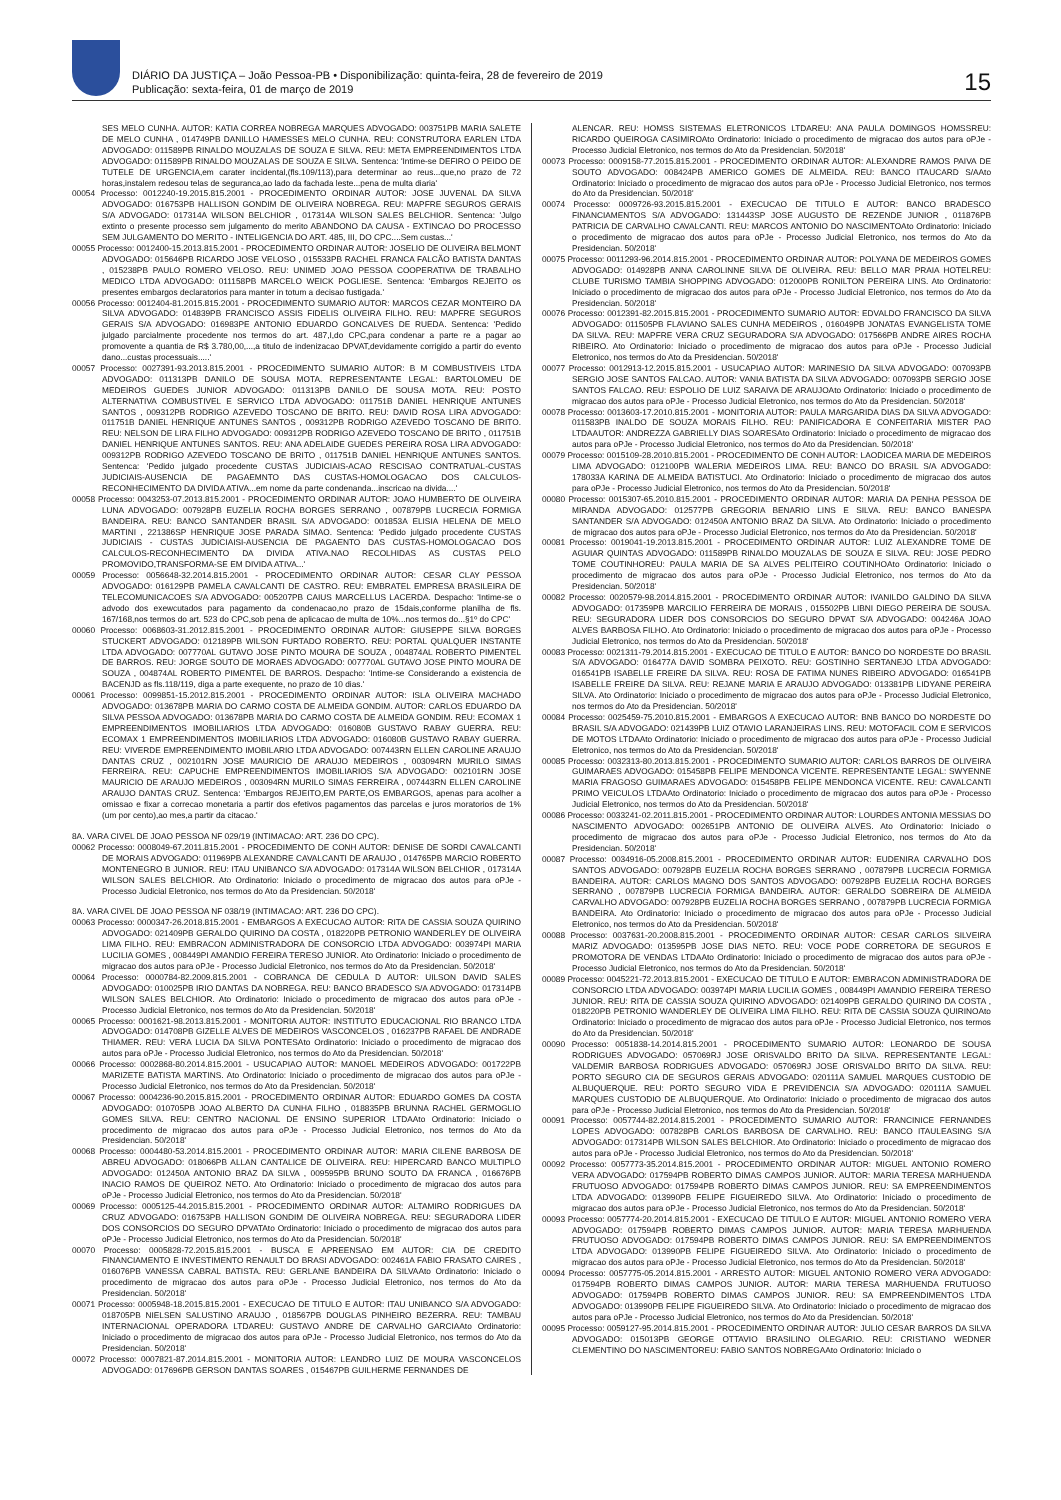DIÁRIO DA JUSTIÇA – João Pessoa-PB • Disponibilização: quinta-feira, 28 de fevereiro de 2019
Publicação: sexta-feira, 01 de março de 2019
15
SES MELO CUNHA. AUTOR: KATIA CORREA NOBREGA MARQUES ADVOGADO: 003751PB MARIA SALETE DE MELO CUNHA , 014749PB DANILLO HAMESSES MELO CUNHA. REU: CONSTRUTORA EARLEN LTDA ADVOGADO: 011589PB RINALDO MOUZALAS DE SOUZA E SILVA. REU: META EMPREENDIMENTOS LTDA ADVOGADO: 011589PB RINALDO MOUZALAS DE SOUZA E SILVA. Sentenca: 'Intime-se DEFIRO O PEIDO DE TUTELE DE URGENCIA,em carater incidental,(fls.109/113),para determinar ao reus...que,no prazo de 72 horas,instalem redesou telas de seguranca,ao lado da fachada leste...pena de multa diaria'
00054 Processo: 0012240-19.2015.815.2001 - PROCEDIMENTO ORDINAR AUTOR: JOSE JUVENAL DA SILVA ADVOGADO: 016753PB HALLISON GONDIM DE OLIVEIRA NOBREGA. REU: MAPFRE SEGUROS GERAIS S/A ADVOGADO: 017314A WILSON BELCHIOR , 017314A WILSON SALES BELCHIOR. Sentenca: 'Julgo extinto o presente processo sem julgamento do merito ABANDONO DA CAUSA - EXTINCAO DO PROCESSO SEM JULGAMENTO DO MERITO - INTELIGENCIA DO ART. 485, III, DO CPC....Sem custas...'
00055 Processo: 0012400-15.2013.815.2001 - PROCEDIMENTO ORDINAR AUTOR: JOSELIO DE OLIVEIRA BELMONT ADVOGADO: 015646PB RICARDO JOSE VELOSO , 015533PB RACHEL FRANCA FALCÃO BATISTA DANTAS , 015238PB PAULO ROMERO VELOSO. REU: UNIMED JOAO PESSOA COOPERATIVA DE TRABALHO MEDICO LTDA ADVOGADO: 011158PB MARCELO WEICK POGLIESE. Sentenca: 'Embargos REJEITO os presentes embargos declaratorios para manter in totum a decisao fustigada.'
00056 Processo: 0012404-81.2015.815.2001 - PROCEDIMENTO SUMARIO AUTOR: MARCOS CEZAR MONTEIRO DA SILVA ADVOGADO: 014839PB FRANCISCO ASSIS FIDELIS OLIVEIRA FILHO. REU: MAPFRE SEGUROS GERAIS S/A ADVOGADO: 016983PE ANTONIO EDUARDO GONCALVES DE RUEDA. Sentenca: 'Pedido julgado parcialmente procedente nos termos do art. 487,I,do CPC,para condenar a parte re a pagar ao promovente a quantia de R$ 3.780,00,...,a titulo de indenizacao DPVAT,devidamente corrigido a partir do evento dano...custas processuais.....'
00057 Processo: 0027391-93.2013.815.2001 - PROCEDIMENTO SUMARIO AUTOR: B M COMBUSTIVEIS LTDA ADVOGADO: 011313PB DANILO DE SOUSA MOTA. REPRESENTANTE LEGAL: BARTOLOMEU DE MEDEIROS GUEDES JUNIOR ADVOGADO: 011313PB DANILO DE SOUSA MOTA. REU: POSTO ALTERNATIVA COMBUSTIVEL E SERVICO LTDA ADVOGADO: 011751B DANIEL HENRIQUE ANTUNES SANTOS , 009312PB RODRIGO AZEVEDO TOSCANO DE BRITO. REU: DAVID ROSA LIRA ADVOGADO: 011751B DANIEL HENRIQUE ANTUNES SANTOS , 009312PB RODRIGO AZEVEDO TOSCANO DE BRITO. REU: NELSON DE LIRA FILHO ADVOGADO: 009312PB RODRIGO AZEVEDO TOSCANO DE BRITO , 011751B DANIEL HENRIQUE ANTUNES SANTOS. REU: ANA ADELAIDE GUEDES PEREIRA ROSA LIRA ADVOGADO: 009312PB RODRIGO AZEVEDO TOSCANO DE BRITO , 011751B DANIEL HENRIQUE ANTUNES SANTOS. Sentenca: 'Pedido julgado procedente CUSTAS JUDICIAIS-ACAO RESCISAO CONTRATUAL-CUSTAS JUDICIAIS-AUSENCIA DE PAGAEMNTO DAS CUSTAS-HOMOLOGACAO DOS CALCULOS-RECONHECIMENTO DA DIVIDA ATIVA...em nome da parte condenanda...inscricao na divida....'
00058 Processo: 0043253-07.2013.815.2001 - PROCEDIMENTO ORDINAR AUTOR: JOAO HUMBERTO DE OLIVEIRA LUNA ADVOGADO: 007928PB EUZELIA ROCHA BORGES SERRANO , 007879PB LUCRECIA FORMIGA BANDEIRA. REU: BANCO SANTANDER BRASIL S/A ADVOGADO: 001853A ELISIA HELENA DE MELO MARTINI , 221386SP HENRIQUE JOSE PARADA SIMAO. Sentenca: 'Pedido julgado procedente CUSTAS JUDICIAIS - CUSTAS JUDICIAISI-AUSENCIA DE PAGAENTO DAS CUSTAS-HOMOLOGACAO DOS CALCULOS-RECONHECIMENTO DA DIVIDA ATIVA.NAO RECOLHIDAS AS CUSTAS PELO PROMOVIDO,TRANSFORMA-SE EM DIVIDA ATIVA...'
00059 Processo: 0056648-32.2014.815.2001 - PROCEDIMENTO ORDINAR AUTOR: CESAR CLAY PESSOA ADVOGADO: 016129PB PAMELA CAVALCANTI DE CASTRO. REU: EMBRATEL EMPRESA BRASILEIRA DE TELECOMUNICACOES S/A ADVOGADO: 005207PB CAIUS MARCELLUS LACERDA. Despacho: 'Intime-se o advodo dos exewcutados para pagamento da condenacao,no prazo de 15dais,conforme planilha de fls. 167/168,nos termos do art. 523 do CPC,sob pena de aplicacao de multa de 10%...nos termos do...§1º do CPC'
00060 Processo: 0068603-31.2012.815.2001 - PROCEDIMENTO ORDINAR AUTOR: GIUSEPPE SILVA BORGES STUCKERT ADVOGADO: 012189PB WILSON FURTADO ROBERTO. REU: PORTAL QUALQUER INSTANTE LTDA ADVOGADO: 007770AL GUTAVO JOSE PINTO MOURA DE SOUZA , 004874AL ROBERTO PIMENTEL DE BARROS. REU: JORGE SOUTO DE MORAES ADVOGADO: 007770AL GUTAVO JOSE PINTO MOURA DE SOUZA , 004874AL ROBERTO PIMENTEL DE BARROS. Despacho: 'Intime-se Considerando a existencia de BACENJD as fls.118/119, diga a parte exequente, no prazo de 10 dias.'
00061 Processo: 0099851-15.2012.815.2001 - PROCEDIMENTO ORDINAR AUTOR: ISLA OLIVEIRA MACHADO ADVOGADO: 013678PB MARIA DO CARMO COSTA DE ALMEIDA GONDIM. AUTOR: CARLOS EDUARDO DA SILVA PESSOA ADVOGADO: 013678PB MARIA DO CARMO COSTA DE ALMEIDA GONDIM. REU: ECOMAX 1 EMPREENDIMENTOS IMOBILIARIOS LTDA ADVOGADO: 016080B GUSTAVO RABAY GUERRA. REU: ECOMAX 1 EMPREENDIMENTOS IMOBILIARIOS LTDA ADVOGADO: 016080B GUSTAVO RABAY GUERRA. REU: VIVERDE EMPREENDIMENTO IMOBILARIO LTDA ADVOGADO: 007443RN ELLEN CAROLINE ARAUJO DANTAS CRUZ , 002101RN JOSE MAURICIO DE ARAUJO MEDEIROS , 003094RN MURILO SIMAS FERREIRA. REU: CAPUCHE EMPREENDIMENTOS IMOBILIARIOS S/A ADVOGADO: 002101RN JOSE MAURICIO DE ARAUJO MEDEIROS , 003094RN MURILO SIMAS FERREIRA , 007443RN ELLEN CAROLINE ARAUJO DANTAS CRUZ. Sentenca: 'Embargos REJEITO,EM PARTE,OS EMBARGOS, apenas para acolher a omissao e fixar a correcao monetaria a partir dos efetivos pagamentos das parcelas e juros moratorios de 1% (um por cento),ao mes,a partir da citacao.'
8A. VARA CIVEL DE JOAO PESSOA NF 029/19 (INTIMACAO: ART. 236 DO CPC).
00062 Processo: 0008049-67.2011.815.2001 - PROCEDIMENTO DE CONH AUTOR: DENISE DE SORDI CAVALCANTI DE MORAIS ADVOGADO: 011969PB ALEXANDRE CAVALCANTI DE ARAUJO , 014765PB MARCIO ROBERTO MONTENEGRO B JUNIOR. REU: ITAU UNIBANCO S/A ADVOGADO: 017314A WILSON BELCHIOR , 017314A WILSON SALES BELCHIOR. Ato Ordinatorio: Iniciado o procedimento de migracao dos autos para oPJe - Processo Judicial Eletronico, nos termos do Ato da Presidencian. 50/2018'
8A. VARA CIVEL DE JOAO PESSOA NF 038/19 (INTIMACAO: ART. 236 DO CPC).
00063 Processo: 0000347-26.2018.815.2001 - EMBARGOS A EXECUCAO AUTOR: RITA DE CASSIA SOUZA QUIRINO ADVOGADO: 021409PB GERALDO QUIRINO DA COSTA , 018220PB PETRONIO WANDERLEY DE OLIVEIRA LIMA FILHO. REU: EMBRACON ADMINISTRADORA DE CONSORCIO LTDA ADVOGADO: 003974PI MARIA LUCILIA GOMES , 008449PI AMANDIO FEREIRA TERESO JUNIOR. Ato Ordinatorio: Iniciado o procedimento de migracao dos autos para oPJe - Processo Judicial Eletronico, nos termos do Ato da Presidencian. 50/2018'
00064 Processo: 0000784-82.2009.815.2001 - COBRANCA DE CEDULA D AUTOR: UILSON DAVID SALES ADVOGADO: 010025PB IRIO DANTAS DA NOBREGA. REU: BANCO BRADESCO S/A ADVOGADO: 017314PB WILSON SALES BELCHIOR. Ato Ordinatorio: Iniciado o procedimento de migracao dos autos para oPJe - Processo Judicial Eletronico, nos termos do Ato da Presidencian. 50/2018'
00065 Processo: 0001621-98.2013.815.2001 - MONITORIA AUTOR: INSTITUTO EDUCACIONAL RIO BRANCO LTDA ADVOGADO: 014708PB GIZELLE ALVES DE MEDEIROS VASCONCELOS , 016237PB RAFAEL DE ANDRADE THIAMER. REU: VERA LUCIA DA SILVA PONTESAto Ordinatorio: Iniciado o procedimento de migracao dos autos para oPJe - Processo Judicial Eletronico, nos termos do Ato da Presidencian. 50/2018'
00066 Processo: 0002868-80.2014.815.2001 - USUCAPIAO AUTOR: MANOEL MEDEIROS ADVOGADO: 001722PB MARIZETE BATISTA MARTINS. Ato Ordinatorio: Iniciado o procedimento de migracao dos autos para oPJe - Processo Judicial Eletronico, nos termos do Ato da Presidencian. 50/2018'
00067 Processo: 0004236-90.2015.815.2001 - PROCEDIMENTO ORDINAR AUTOR: EDUARDO GOMES DA COSTA ADVOGADO: 010705PB JOAO ALBERTO DA CUNHA FILHO , 018835PB BRUNNA RACHEL GERMOGLIO GOMES SILVA. REU: CENTRO NACIONAL DE ENSINO SUPERIOR LTDAAto Ordinatorio: Iniciado o procedimento de migracao dos autos para oPJe - Processo Judicial Eletronico, nos termos do Ato da Presidencian. 50/2018'
00068 Processo: 0004480-53.2014.815.2001 - PROCEDIMENTO ORDINAR AUTOR: MARIA CILENE BARBOSA DE ABREU ADVOGADO: 018066PB ALLAN CANTALICE DE OLIVEIRA. REU: HIPERCARD BANCO MULTIPLO ADVOGADO: 012450A ANTONIO BRAZ DA SILVA , 009595PB BRUNO SOUTO DA FRANCA , 016676PB INACIO RAMOS DE QUEIROZ NETO. Ato Ordinatorio: Iniciado o procedimento de migracao dos autos para oPJe - Processo Judicial Eletronico, nos termos do Ato da Presidencian. 50/2018'
00069 Processo: 0005125-44.2015.815.2001 - PROCEDIMENTO ORDINAR AUTOR: ALTAMIRO RODRIGUES DA CRUZ ADVOGADO: 016753PB HALLISON GONDIM DE OLIVEIRA NOBREGA. REU: SEGURADORA LIDER DOS CONSORCIOS DO SEGURO DPVATAto Ordinatorio: Iniciado o procedimento de migracao dos autos para oPJe - Processo Judicial Eletronico, nos termos do Ato da Presidencian. 50/2018'
00070 Processo: 0005828-72.2015.815.2001 - BUSCA E APREENSAO EM AUTOR: CIA DE CREDITO FINANCIAMENTO E INVESTIMENTO RENAULT DO BRASI ADVOGADO: 002461A FABIO FRASATO CAIRES , 016076PB VANESSA CABRAL BATISTA. REU: GERLANE BANDEIRA DA SILVAAto Ordinatorio: Iniciado o procedimento de migracao dos autos para oPJe - Processo Judicial Eletronico, nos termos do Ato da Presidencian. 50/2018'
00071 Processo: 0005948-18.2015.815.2001 - EXECUCAO DE TITULO E AUTOR: ITAU UNIBANCO S/A ADVOGADO: 018705PB NIELSEN SALUSTINO ARAUJO , 018567PB DOUGLAS PINHEIRO BEZERRA. REU: TAMBAU INTERNACIONAL OPERADORA LTDAREU: GUSTAVO ANDRE DE CARVALHO GARCIAAto Ordinatorio: Iniciado o procedimento de migracao dos autos para oPJe - Processo Judicial Eletronico, nos termos do Ato da Presidencian. 50/2018'
00072 Processo: 0007821-87.2014.815.2001 - MONITORIA AUTOR: LEANDRO LUIZ DE MOURA VASCONCELOS ADVOGADO: 017696PB GERSON DANTAS SOARES , 015467PB GUILHERME FERNANDES DE
ALENCAR. REU: HOMSS SISTEMAS ELETRONICOS LTDAREU: ANA PAULA DOMINGOS HOMSSREU: RICARDO QUEIROGA CASIMIROAto Ordinatorio: Iniciado o procedimento de migracao dos autos para oPJe - Processo Judicial Eletronico, nos termos do Ato da Presidencian. 50/2018'
00073 Processo: 0009158-77.2015.815.2001 - PROCEDIMENTO ORDINAR AUTOR: ALEXANDRE RAMOS PAIVA DE SOUTO ADVOGADO: 008424PB AMERICO GOMES DE ALMEIDA. REU: BANCO ITAUCARD S/AAto Ordinatorio: Iniciado o procedimento de migracao dos autos para oPJe - Processo Judicial Eletronico, nos termos do Ato da Presidencian. 50/2018'
00074 Processo: 0009726-93.2015.815.2001 - EXECUCAO DE TITULO E AUTOR: BANCO BRADESCO FINANCIAMENTOS S/A ADVOGADO: 131443SP JOSE AUGUSTO DE REZENDE JUNIOR , 011876PB PATRICIA DE CARVALHO CAVALCANTI. REU: MARCOS ANTONIO DO NASCIMENTOAto Ordinatorio: Iniciado o procedimento de migracao dos autos para oPJe - Processo Judicial Eletronico, nos termos do Ato da Presidencian. 50/2018'
00075 Processo: 0011293-96.2014.815.2001 - PROCEDIMENTO ORDINAR AUTOR: POLYANA DE MEDEIROS GOMES ADVOGADO: 014928PB ANNA CAROLINNE SILVA DE OLIVEIRA. REU: BELLO MAR PRAIA HOTELREU: CLUBE TURISMO TAMBIA SHOPPING ADVOGADO: 012000PB RONILTON PEREIRA LINS. Ato Ordinatorio: Iniciado o procedimento de migracao dos autos para oPJe - Processo Judicial Eletronico, nos termos do Ato da Presidencian. 50/2018'
00076 Processo: 0012391-82.2015.815.2001 - PROCEDIMENTO SUMARIO AUTOR: EDVALDO FRANCISCO DA SILVA ADVOGADO: 011505PB FLAVIANO SALES CUNHA MEDEIROS , 016049PB JONATAS EVANGELISTA TOME DA SILVA. REU: MAPFRE VERA CRUZ SEGURADORA S/A ADVOGADO: 017566PB ANDRE AIRES ROCHA RIBEIRO. Ato Ordinatorio: Iniciado o procedimento de migracao dos autos para oPJe - Processo Judicial Eletronico, nos termos do Ato da Presidencian. 50/2018'
00077 Processo: 0012913-12.2015.815.2001 - USUCAPIAO AUTOR: MARINESIO DA SILVA ADVOGADO: 007093PB SERGIO JOSE SANTOS FALCAO. AUTOR: VANIA BATISTA DA SILVA ADVOGADO: 007093PB SERGIO JOSE SANTOS FALCAO. REU: ESPOLIO DE LUIZ SARAIVA DE ARAUJOAto Ordinatorio: Iniciado o procedimento de migracao dos autos para oPJe - Processo Judicial Eletronico, nos termos do Ato da Presidencian. 50/2018'
00078 Processo: 0013603-17.2010.815.2001 - MONITORIA AUTOR: PAULA MARGARIDA DIAS DA SILVA ADVOGADO: 011583PB INALDO DE SOUZA MORAIS FILHO. REU: PANIFICADORA E CONFEITARIA MISTER PAO LTDAAUTOR: ANDREZZA GABRIELLY DIAS SOARESAto Ordinatorio: Iniciado o procedimento de migracao dos autos para oPJe - Processo Judicial Eletronico, nos termos do Ato da Presidencian. 50/2018'
00079 Processo: 0015109-28.2010.815.2001 - PROCEDIMENTO DE CONH AUTOR: LAODICEA MARIA DE MEDEIROS LIMA ADVOGADO: 012100PB WALERIA MEDEIROS LIMA. REU: BANCO DO BRASIL S/A ADVOGADO: 178033A KARINA DE ALMEIDA BATISTUCI. Ato Ordinatorio: Iniciado o procedimento de migracao dos autos para oPJe - Processo Judicial Eletronico, nos termos do Ato da Presidencian. 50/2018'
00080 Processo: 0015307-65.2010.815.2001 - PROCEDIMENTO ORDINAR AUTOR: MARIA DA PENHA PESSOA DE MIRANDA ADVOGADO: 012577PB GREGORIA BENARIO LINS E SILVA. REU: BANCO BANESPA SANTANDER S/A ADVOGADO: 012450A ANTONIO BRAZ DA SILVA. Ato Ordinatorio: Iniciado o procedimento de migracao dos autos para oPJe - Processo Judicial Eletronico, nos termos do Ato da Presidencian. 50/2018'
00081 Processo: 0019041-19.2013.815.2001 - PROCEDIMENTO ORDINAR AUTOR: LUIZ ALEXANDRE TOME DE AGUIAR QUINTAS ADVOGADO: 011589PB RINALDO MOUZALAS DE SOUZA E SILVA. REU: JOSE PEDRO TOME COUTINHOREU: PAULA MARIA DE SA ALVES PELITEIRO COUTINHOAto Ordinatorio: Iniciado o procedimento de migracao dos autos para oPJe - Processo Judicial Eletronico, nos termos do Ato da Presidencian. 50/2018'
00082 Processo: 0020579-98.2014.815.2001 - PROCEDIMENTO ORDINAR AUTOR: IVANILDO GALDINO DA SILVA ADVOGADO: 017359PB MARCILIO FERREIRA DE MORAIS , 015502PB LIBNI DIEGO PEREIRA DE SOUSA. REU: SEGURADORA LIDER DOS CONSORCIOS DO SEGURO DPVAT S/A ADVOGADO: 004246A JOAO ALVES BARBOSA FILHO. Ato Ordinatorio: Iniciado o procedimento de migracao dos autos para oPJe - Processo Judicial Eletronico, nos termos do Ato da Presidencian. 50/2018'
00083 Processo: 0021311-79.2014.815.2001 - EXECUCAO DE TITULO E AUTOR: BANCO DO NORDESTE DO BRASIL S/A ADVOGADO: 016477A DAVID SOMBRA PEIXOTO. REU: GOSTINHO SERTANEJO LTDA ADVOGADO: 016541PB ISABELLE FREIRE DA SILVA. REU: ROSA DE FATIMA NUNES RIBEIRO ADVOGADO: 016541PB ISABELLE FREIRE DA SILVA. REU: REJANE MARIA E ARAUJO ADVOGADO: 013381PB LIDYANE PEREIRA SILVA. Ato Ordinatorio: Iniciado o procedimento de migracao dos autos para oPJe - Processo Judicial Eletronico, nos termos do Ato da Presidencian. 50/2018'
00084 Processo: 0025459-75.2010.815.2001 - EMBARGOS A EXECUCAO AUTOR: BNB BANCO DO NORDESTE DO BRASIL S/A ADVOGADO: 021439PB LUIZ OTAVIO LARANJEIRAS LINS. REU: MOTOFACIL COM E SERVICOS DE MOTOS LTDAAto Ordinatorio: Iniciado o procedimento de migracao dos autos para oPJe - Processo Judicial Eletronico, nos termos do Ato da Presidencian. 50/2018'
00085 Processo: 0032313-80.2013.815.2001 - PROCEDIMENTO SUMARIO AUTOR: CARLOS BARROS DE OLIVEIRA GUIMARAES ADVOGADO: 015458PB FELIPE MENDONCA VICENTE. REPRESENTANTE LEGAL: SWYENNE MARIA FRAGOSO GUIMARAES ADVOGADO: 015458PB FELIPE MENDONCA VICENTE. REU: CAVALCANTI PRIMO VEICULOS LTDAAto Ordinatorio: Iniciado o procedimento de migracao dos autos para oPJe - Processo Judicial Eletronico, nos termos do Ato da Presidencian. 50/2018'
00086 Processo: 0033241-02.2011.815.2001 - PROCEDIMENTO ORDINAR AUTOR: LOURDES ANTONIA MESSIAS DO NASCIMENTO ADVOGADO: 002651PB ANTONIO DE OLIVEIRA ALVES. Ato Ordinatorio: Iniciado o procedimento de migracao dos autos para oPJe - Processo Judicial Eletronico, nos termos do Ato da Presidencian. 50/2018'
00087 Processo: 0034916-05.2008.815.2001 - PROCEDIMENTO ORDINAR AUTOR: EUDENIRA CARVALHO DOS SANTOS ADVOGADO: 007928PB EUZELIA ROCHA BORGES SERRANO , 007879PB LUCRECIA FORMIGA BANDEIRA. AUTOR: CARLOS MAGNO DOS SANTOS ADVOGADO: 007928PB EUZELIA ROCHA BORGES SERRANO , 007879PB LUCRECIA FORMIGA BANDEIRA. AUTOR: GERALDO SOBREIRA DE ALMEIDA CARVALHO ADVOGADO: 007928PB EUZELIA ROCHA BORGES SERRANO , 007879PB LUCRECIA FORMIGA BANDEIRA. Ato Ordinatorio: Iniciado o procedimento de migracao dos autos para oPJe - Processo Judicial Eletronico, nos termos do Ato da Presidencian. 50/2018'
00088 Processo: 0037631-20.2008.815.2001 - PROCEDIMENTO ORDINAR AUTOR: CESAR CARLOS SILVEIRA MARIZ ADVOGADO: 013595PB JOSE DIAS NETO. REU: VOCE PODE CORRETORA DE SEGUROS E PROMOTORA DE VENDAS LTDAAto Ordinatorio: Iniciado o procedimento de migracao dos autos para oPJe - Processo Judicial Eletronico, nos termos do Ato da Presidencian. 50/2018'
00089 Processo: 0045221-72.2013.815.2001 - EXECUCAO DE TITULO E AUTOR: EMBRACON ADMINISTRADORA DE CONSORCIO LTDA ADVOGADO: 003974PI MARIA LUCILIA GOMES , 008449PI AMANDIO FEREIRA TERESO JUNIOR. REU: RITA DE CASSIA SOUZA QUIRINO ADVOGADO: 021409PB GERALDO QUIRINO DA COSTA , 018220PB PETRONIO WANDERLEY DE OLIVEIRA LIMA FILHO. REU: RITA DE CASSIA SOUZA QUIRINOAto Ordinatorio: Iniciado o procedimento de migracao dos autos para oPJe - Processo Judicial Eletronico, nos termos do Ato da Presidencian. 50/2018'
00090 Processo: 0051838-14.2014.815.2001 - PROCEDIMENTO SUMARIO AUTOR: LEONARDO DE SOUSA RODRIGUES ADVOGADO: 057069RJ JOSE ORISVALDO BRITO DA SILVA. REPRESENTANTE LEGAL: VALDEMIR BARBOSA RODRIGUES ADVOGADO: 057069RJ JOSE ORISVALDO BRITO DA SILVA. REU: PORTO SEGURO CIA DE SEGUROS GERAIS ADVOGADO: 020111A SAMUEL MARQUES CUSTODIO DE ALBUQUERQUE. REU: PORTO SEGURO VIDA E PREVIDENCIA S/A ADVOGADO: 020111A SAMUEL MARQUES CUSTODIO DE ALBUQUERQUE. Ato Ordinatorio: Iniciado o procedimento de migracao dos autos para oPJe - Processo Judicial Eletronico, nos termos do Ato da Presidencian. 50/2018'
00091 Processo: 0057744-82.2014.815.2001 - PROCEDIMENTO SUMARIO AUTOR: FRANCINICE FERNANDES LOPES ADVOGADO: 007828PB CARLOS BARBOSA DE CARVALHO. REU: BANCO ITAULEASING S/A ADVOGADO: 017314PB WILSON SALES BELCHIOR. Ato Ordinatorio: Iniciado o procedimento de migracao dos autos para oPJe - Processo Judicial Eletronico, nos termos do Ato da Presidencian. 50/2018'
00092 Processo: 0057773-35.2014.815.2001 - PROCEDIMENTO ORDINAR AUTOR: MIGUEL ANTONIO ROMERO VERA ADVOGADO: 017594PB ROBERTO DIMAS CAMPOS JUNIOR. AUTOR: MARIA TERESA MARHUENDA FRUTUOSO ADVOGADO: 017594PB ROBERTO DIMAS CAMPOS JUNIOR. REU: SA EMPREENDIMENTOS LTDA ADVOGADO: 013990PB FELIPE FIGUEIREDO SILVA. Ato Ordinatorio: Iniciado o procedimento de migracao dos autos para oPJe - Processo Judicial Eletronico, nos termos do Ato da Presidencian. 50/2018'
00093 Processo: 0057774-20.2014.815.2001 - EXECUCAO DE TITULO E AUTOR: MIGUEL ANTONIO ROMERO VERA ADVOGADO: 017594PB ROBERTO DIMAS CAMPOS JUNIOR. AUTOR: MARIA TERESA MARHUENDA FRUTUOSO ADVOGADO: 017594PB ROBERTO DIMAS CAMPOS JUNIOR. REU: SA EMPREENDIMENTOS LTDA ADVOGADO: 013990PB FELIPE FIGUEIREDO SILVA. Ato Ordinatorio: Iniciado o procedimento de migracao dos autos para oPJe - Processo Judicial Eletronico, nos termos do Ato da Presidencian. 50/2018'
00094 Processo: 0057775-05.2014.815.2001 - ARRESTO AUTOR: MIGUEL ANTONIO ROMERO VERA ADVOGADO: 017594PB ROBERTO DIMAS CAMPOS JUNIOR. AUTOR: MARIA TERESA MARHUENDA FRUTUOSO ADVOGADO: 017594PB ROBERTO DIMAS CAMPOS JUNIOR. REU: SA EMPREENDIMENTOS LTDA ADVOGADO: 013990PB FELIPE FIGUEIREDO SILVA. Ato Ordinatorio: Iniciado o procedimento de migracao dos autos para oPJe - Processo Judicial Eletronico, nos termos do Ato da Presidencian. 50/2018'
00095 Processo: 0059127-95.2014.815.2001 - PROCEDIMENTO ORDINAR AUTOR: JULIO CESAR BARROS DA SILVA ADVOGADO: 015013PB GEORGE OTTAVIO BRASILINO OLEGARIO. REU: CRISTIANO WEDNER CLEMENTINO DO NASCIMENTOREU: FABIO SANTOS NOBREGAAto Ordinatorio: Iniciado o